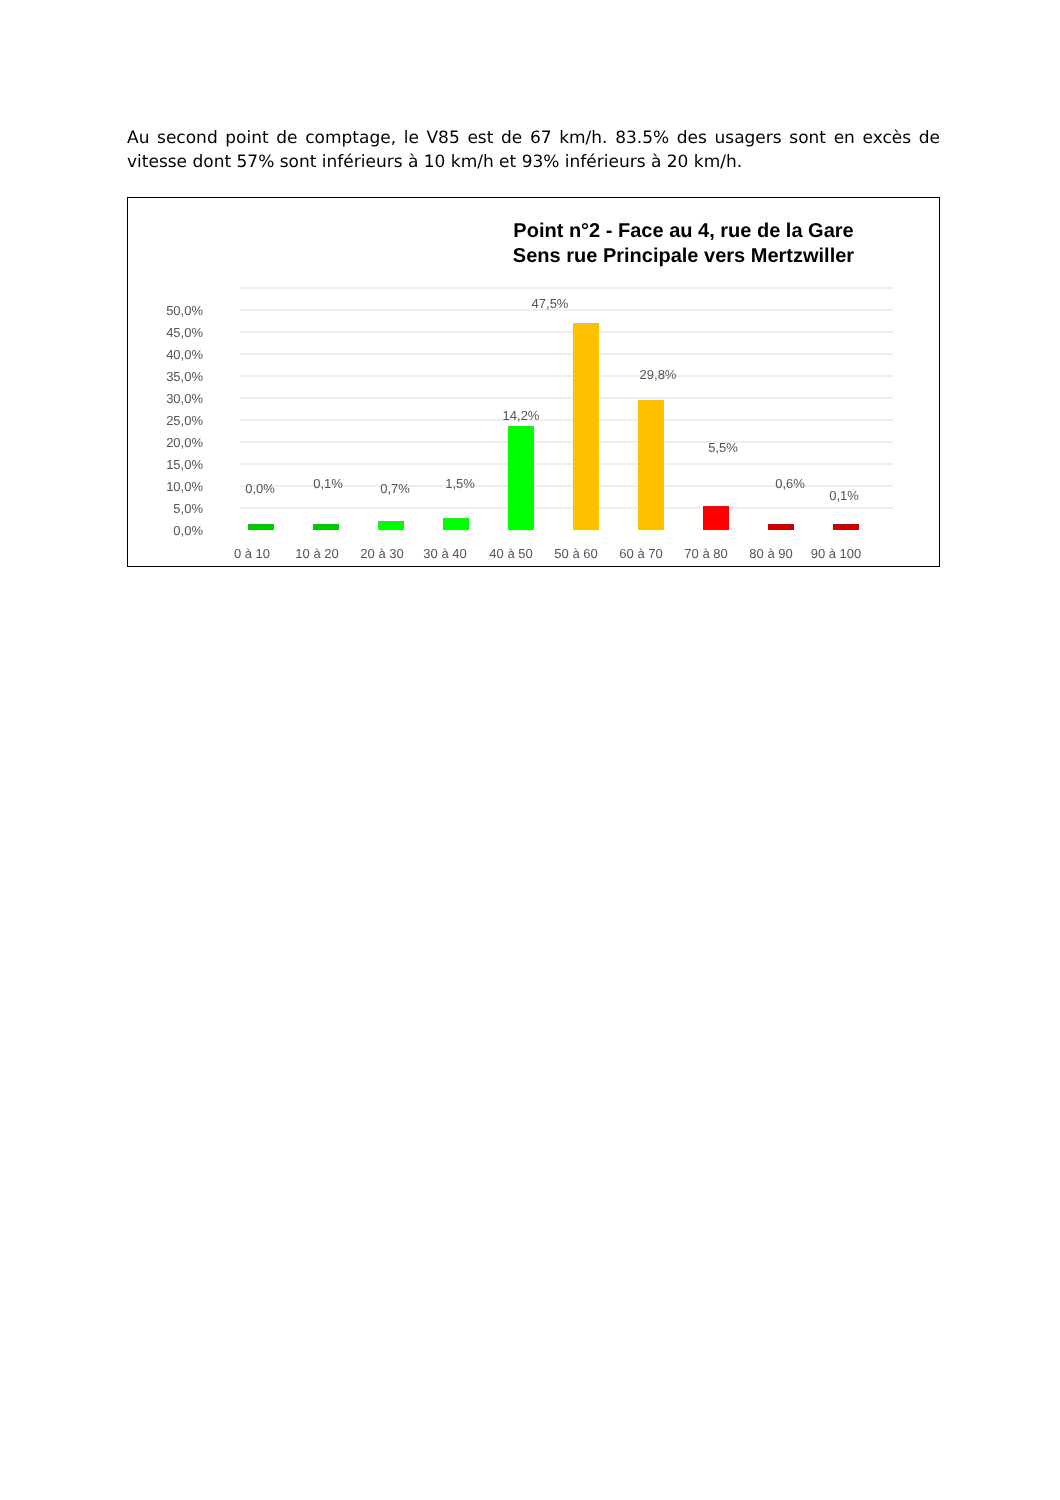Au second point de comptage, le V85 est de 67 km/h. 83.5% des usagers sont en excès de vitesse dont 57% sont inférieurs à 10 km/h et 93% inférieurs à 20 km/h.
Point n°2 - Face au 4, rue de la Gare
Sens rue Principale vers Mertzwiller
50,0%
45,0%
40,0%
35,0%
30,0%
25,0%
20,0%
15,0%
10,0%
5,0%
0,0%
0,0%
0,1%
0,7%
1,5%
14,2%
47,5%
29,8%
5,5%
0,6%
0,1%
0 à 10
10 à 20
20 à 30
30 à 40
40 à 50
50 à 60
60 à 70
70 à 80
80 à 90
90 à 100